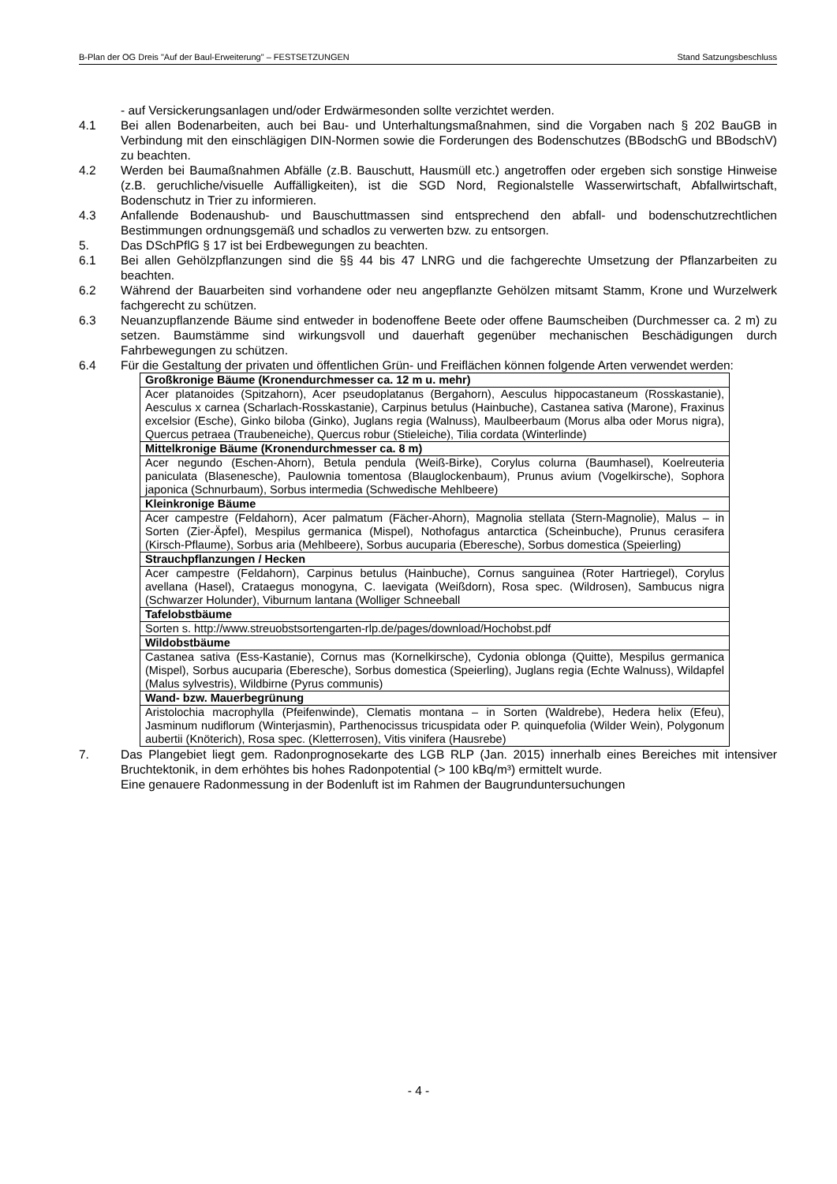B-Plan der OG Dreis "Auf der Baul-Erweiterung" – FESTSETZUNGEN Stand Satzungsbeschluss
- auf Versickerungsanlagen und/oder Erdwärmesonden sollte verzichtet werden.
4.1 Bei allen Bodenarbeiten, auch bei Bau- und Unterhaltungsmaßnahmen, sind die Vorgaben nach § 202 BauGB in Verbindung mit den einschlägigen DIN-Normen sowie die Forderungen des Bodenschutzes (BBodschG und BBodschV) zu beachten.
4.2 Werden bei Baumaßnahmen Abfälle (z.B. Bauschutt, Hausmüll etc.) angetroffen oder ergeben sich sonstige Hinweise (z.B. geruchliche/visuelle Auffälligkeiten), ist die SGD Nord, Regionalstelle Wasserwirtschaft, Abfallwirtschaft, Bodenschutz in Trier zu informieren.
4.3 Anfallende Bodenaushub- und Bauschuttmassen sind entsprechend den abfall- und bodenschutzrechtlichen Bestimmungen ordnungsgemäß und schadlos zu verwerten bzw. zu entsorgen.
5. Das DSchPflG § 17 ist bei Erdbewegungen zu beachten.
6.1 Bei allen Gehölzpflanzungen sind die §§ 44 bis 47 LNRG und die fachgerechte Umsetzung der Pflanzarbeiten zu beachten.
6.2 Während der Bauarbeiten sind vorhandene oder neu angepflanzte Gehölzen mitsamt Stamm, Krone und Wurzelwerk fachgerecht zu schützen.
6.3 Neuanzupflanzende Bäume sind entweder in bodenoffene Beete oder offene Baumscheiben (Durchmesser ca. 2 m) zu setzen. Baumstämme sind wirkungsvoll und dauerhaft gegenüber mechanischen Beschädigungen durch Fahrbewegungen zu schützen.
6.4 Für die Gestaltung der privaten und öffentlichen Grün- und Freiflächen können folgende Arten verwendet werden:
| Großkronige Bäume (Kronendurchmesser ca. 12 m u. mehr) |
| Acer platanoides (Spitzahorn), Acer pseudoplatanus (Bergahorn), Aesculus hippocastaneum (Rosskastanie), Aesculus x carnea (Scharlach-Rosskastanie), Carpinus betulus (Hainbuche), Castanea sativa (Marone), Fraxinus excelsior (Esche), Ginko biloba (Ginko), Juglans regia (Walnuss), Maulbeerbaum (Morus alba oder Morus nigra), Quercus petraea (Traubeneiche), Quercus robur (Stieleiche), Tilia cordata (Winterlinde) |
| Mittelkronige Bäume (Kronendurchmesser ca. 8 m) |
| Acer negundo (Eschen-Ahorn), Betula pendula (Weiß-Birke), Corylus colurna (Baumhasel), Koelreuteria paniculata (Blasenesche), Paulownia tomentosa (Blauglockenbaum), Prunus avium (Vogelkirsche), Sophora japonica (Schnurbaum), Sorbus intermedia (Schwedische Mehlbeere) |
| Kleinkronige Bäume |
| Acer campestre (Feldahorn), Acer palmatum (Fächer-Ahorn), Magnolia stellata (Stern-Magnolie), Malus – in Sorten (Zier-Äpfel), Mespilus germanica (Mispel), Nothofagus antarctica (Scheinbuche), Prunus cerasifera (Kirsch-Pflaume), Sorbus aria (Mehlbeere), Sorbus aucuparia (Eberesche), Sorbus domestica (Speierling) |
| Strauchpflanzungen / Hecken |
| Acer campestre (Feldahorn), Carpinus betulus (Hainbuche), Cornus sanguinea (Roter Hartriegel), Corylus avellana (Hasel), Crataegus monogyna, C. laevigata (Weißdorn), Rosa spec. (Wildrosen), Sambucus nigra (Schwarzer Holunder), Viburnum lantana (Wolliger Schneeball |
| Tafelobstbäume |
| Sorten s. http://www.streuobstsortengarten-rlp.de/pages/download/Hochobst.pdf |
| Wildobstbäume |
| Castanea sativa (Ess-Kastanie), Cornus mas (Kornelkirsche), Cydonia oblonga (Quitte), Mespilus germanica (Mispel), Sorbus aucuparia (Eberesche), Sorbus domestica (Speierling), Juglans regia (Echte Walnuss), Wildapfel (Malus sylvestris), Wildbirne (Pyrus communis) |
| Wand- bzw. Mauerbegrünung |
| Aristolochia macrophylla (Pfeifenwinde), Clematis montana – in Sorten (Waldrebe), Hedera helix (Efeu), Jasminum nudiflorum (Winterjasmin), Parthenocissus tricuspidata oder P. quinquefolia (Wilder Wein), Polygonum aubertii (Knöterich), Rosa spec. (Kletterrosen), Vitis vinifera (Hausrebe) |
7. Das Plangebiet liegt gem. Radonprognosekarte des LGB RLP (Jan. 2015) innerhalb eines Bereiches mit intensiver Bruchtektonik, in dem erhöhtes bis hohes Radonpotential (> 100 kBq/m³) ermittelt wurde.
Eine genauere Radonmessung in der Bodenluft ist im Rahmen der Baugrunduntersuchungen
- 4 -